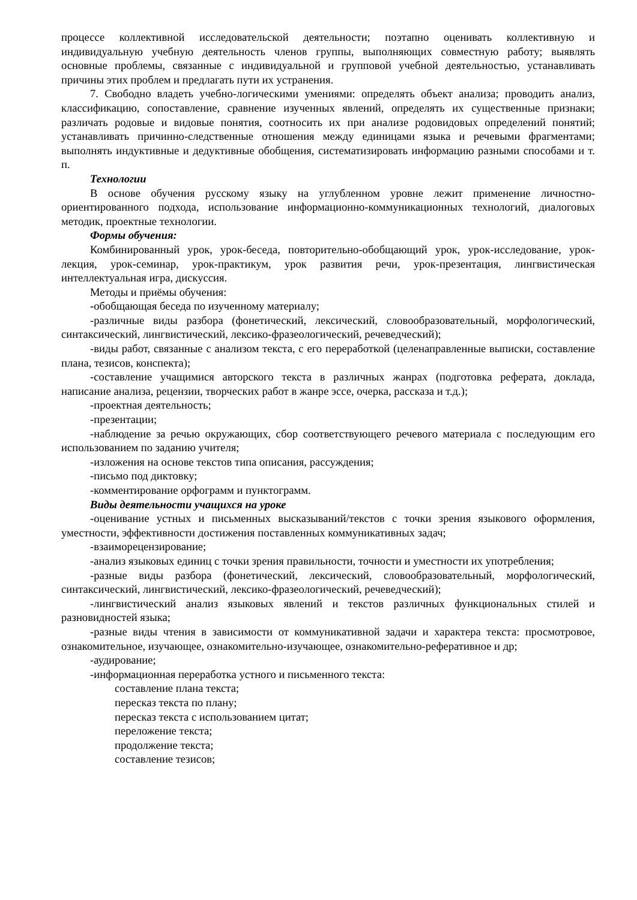процессе коллективной исследовательской деятельности; поэтапно оценивать коллективную и индивидуальную учебную деятельность членов группы, выполняющих совместную работу; выявлять основные проблемы, связанные с индивидуальной и групповой учебной деятельностью, устанавливать причины этих проблем и предлагать пути их устранения.
7. Свободно владеть учебно-логическими умениями: определять объект анализа; проводить анализ, классификацию, сопоставление, сравнение изученных явлений, определять их существенные признаки; различать родовые и видовые понятия, соотносить их при анализе родовидовых определений понятий; устанавливать причинно-следственные отношения между единицами языка и речевыми фрагментами; выполнять индуктивные и дедуктивные обобщения, систематизировать информацию разными способами и т. п.
Технологии
В основе обучения русскому языку на углубленном уровне лежит применение личностно-ориентированного подхода, использование информационно-коммуникационных технологий, диалоговых методик, проектные технологии.
Формы обучения:
Комбинированный урок, урок-беседа, повторительно-обобщающий урок, урок-исследование, урок-лекция, урок-семинар, урок-практикум, урок развития речи, урок-презентация, лингвистическая интеллектуальная игра, дискуссия.
Методы и приёмы обучения:
-обобщающая беседа по изученному материалу;
-различные виды разбора (фонетический, лексический, словообразовательный, морфологический, синтаксический, лингвистический, лексико-фразеологический, речеведческий);
-виды работ, связанные с анализом текста, с его переработкой (целенаправленные выписки, составление плана, тезисов, конспекта);
-составление учащимися авторского текста в различных жанрах (подготовка реферата, доклада, написание анализа, рецензии, творческих работ в жанре эссе, очерка, рассказа и т.д.);
-проектная деятельность;
-презентации;
-наблюдение за речью окружающих, сбор соответствующего речевого материала с последующим его использованием по заданию учителя;
-изложения на основе текстов типа описания, рассуждения;
-письмо под диктовку;
-комментирование орфограмм и пунктограмм.
Виды деятельности учащихся на уроке
-оценивание устных и письменных высказываний/текстов с точки зрения языкового оформления, уместности, эффективности достижения поставленных коммуникативных задач;
-взаиморецензирование;
-анализ языковых единиц с точки зрения правильности, точности и уместности их употребления;
-разные виды разбора (фонетический, лексический, словообразовательный, морфологический, синтаксический, лингвистический, лексико-фразеологический, речеведческий);
-лингвистический анализ языковых явлений и текстов различных функциональных стилей и разновидностей языка;
-разные виды чтения в зависимости от коммуникативной задачи и характера текста: просмотровое, ознакомительное, изучающее, ознакомительно-изучающее, ознакомительно-реферативное и др;
-аудирование;
-информационная переработка устного и письменного текста:
составление плана текста;
пересказ текста по плану;
пересказ текста с использованием цитат;
переложение текста;
продолжение текста;
составление тезисов;